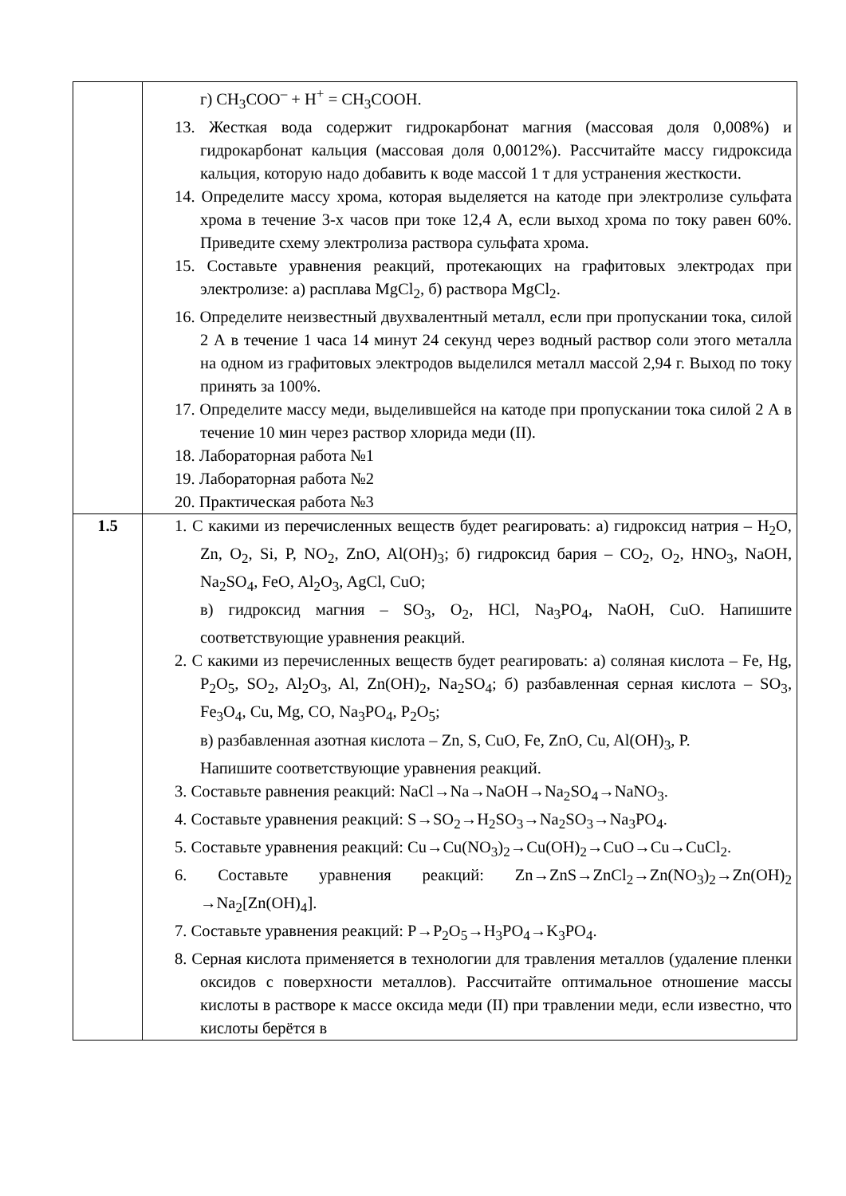| | г) CH<sub>3</sub>COO<sup>–</sup> + H<sup>+</sup> = CH<sub>3</sub>COOH. 13. Жесткая вода содержит гидрокарбонат магния (массовая доля 0,008%) и гидрокарбонат кальция (массовая доля 0,0012%). Рассчитайте массу гидроксида кальция, которую надо добавить к воде массой 1 т для устранения жесткости. 14. Определите массу хрома, которая выделяется на катоде при электролизе сульфата хрома в течение 3-х часов при токе 12,4 А, если выход хрома по току равен 60%. Приведите схему электролиза раствора сульфата хрома. 15. Составьте уравнения реакций, протекающих на графитовых электродах при электролизе: а) расплава MgCl<sub>2</sub>, б) раствора MgCl<sub>2</sub>. 16. Определите неизвестный двухвалентный металл, если при пропускании тока, силой 2 А в течение 1 часа 14 минут 24 секунд через водный раствор соли этого металла на одном из графитовых электродов выделился металл массой 2,94 г. Выход по току принять за 100%. 17. Определите массу меди, выделившейся на катоде при пропускании тока силой 2 А в течение 10 мин через раствор хлорида меди (II). 18. Лабораторная работа №1 19. Лабораторная работа №2 20. Практическая работа №3 |
| 1.5 | 1. С какими из перечисленных веществ будет реагировать: а) гидроксид натрия – H<sub>2</sub>O, Zn, O<sub>2</sub>, Si, P, NO<sub>2</sub>, ZnO, Al(OH)<sub>3</sub>; б) гидроксид бария – CO<sub>2</sub>, O<sub>2</sub>, HNO<sub>3</sub>, NaOH, Na<sub>2</sub>SO<sub>4</sub>, FeO, Al<sub>2</sub>O<sub>3</sub>, AgCl, CuO; в) гидроксид магния – SO<sub>3</sub>, O<sub>2</sub>, HCl, Na<sub>3</sub>PO<sub>4</sub>, NaOH, CuO. Напишите соответствующие уравнения реакций. 2. С какими из перечисленных веществ будет реагировать: а) соляная кислота – Fe, Hg, P<sub>2</sub>O<sub>5</sub>, SO<sub>2</sub>, Al<sub>2</sub>O<sub>3</sub>, Al, Zn(OH)<sub>2</sub>, Na<sub>2</sub>SO<sub>4</sub>; б) разбавленная серная кислота – SO<sub>3</sub>, Fe<sub>3</sub>O<sub>4</sub>, Cu, Mg, CO, Na<sub>3</sub>PO<sub>4</sub>, P<sub>2</sub>O<sub>5</sub>; в) разбавленная азотная кислота – Zn, S, CuO, Fe, ZnO, Cu, Al(OH)<sub>3</sub>, P. Напишите соответствующие уравнения реакций. 3. Составьте равнения реакций: NaCl→Na→NaOH→Na<sub>2</sub>SO<sub>4</sub>→NaNO<sub>3</sub>. 4. Составьте уравнения реакций: S→SO<sub>2</sub>→H<sub>2</sub>SO<sub>3</sub>→Na<sub>2</sub>SO<sub>3</sub>→Na<sub>3</sub>PO<sub>4</sub>. 5. Составьте уравнения реакций: Cu→Cu(NO<sub>3</sub>)<sub>2</sub>→Cu(OH)<sub>2</sub>→CuO→Cu→CuCl<sub>2</sub>. 6. Составьте уравнения реакций: Zn→ZnS→ZnCl<sub>2</sub>→Zn(NO<sub>3</sub>)<sub>2</sub>→Zn(OH)<sub>2</sub> →Na<sub>2</sub>[Zn(OH)<sub>4</sub>]. 7. Составьте уравнения реакций: P→P<sub>2</sub>O<sub>5</sub>→H<sub>3</sub>PO<sub>4</sub>→K<sub>3</sub>PO<sub>4</sub>. 8. Серная кислота применяется в технологии для травления металлов (удаление пленки оксидов с поверхности металлов). Рассчитайте оптимальное отношение массы кислоты в растворе к массе оксида меди (II) при травлении меди, если известно, что кислоты берётся в |